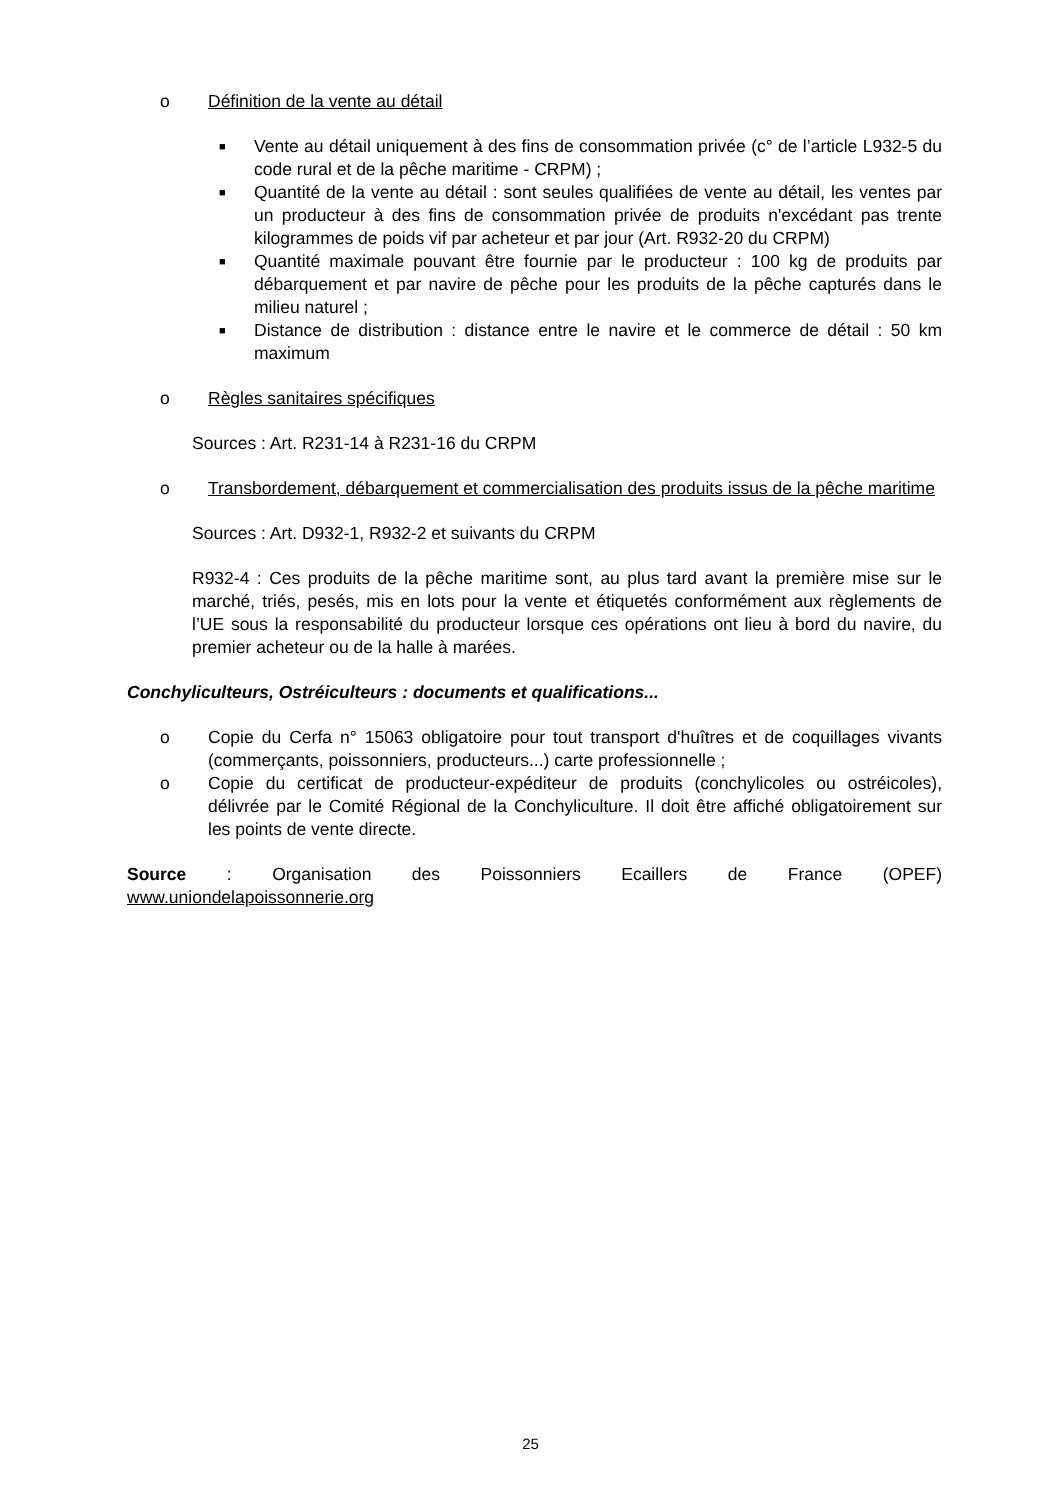o Définition de la vente au détail
■ Vente au détail uniquement à des fins de consommation privée (c° de l’article L932-5 du code rural et de la pêche maritime - CRPM) ;
■ Quantité de la vente au détail : sont seules qualifiées de vente au détail, les ventes par un producteur à des fins de consommation privée de produits n'excédant pas trente kilogrammes de poids vif par acheteur et par jour (Art. R932-20 du CRPM)
■ Quantité maximale pouvant être fournie par le producteur : 100 kg de produits par débarquement et par navire de pêche pour les produits de la pêche capturés dans le milieu naturel ;
■ Distance de distribution : distance entre le navire et le commerce de détail : 50 km maximum
o Règles sanitaires spécifiques
Sources : Art. R231-14 à R231-16 du CRPM
o Transbordement, débarquement et commercialisation des produits issus de la pêche maritime
Sources : Art. D932-1, R932-2 et suivants du CRPM
R932-4 : Ces produits de la pêche maritime sont, au plus tard avant la première mise sur le marché, triés, pesés, mis en lots pour la vente et étiquetés conformément aux règlements de l’UE sous la responsabilité du producteur lorsque ces opérations ont lieu à bord du navire, du premier acheteur ou de la halle à marées.
Conchyliculteurs, Ostréiculteurs : documents et qualifications...
o Copie du Cerfa n° 15063 obligatoire pour tout transport d'huîtres et de coquillages vivants (commerçants, poissonniers, producteurs...) carte professionnelle ;
o Copie du certificat de producteur-expéditeur de produits (conchylicoles ou ostréicoles), délivrée par le Comité Régional de la Conchyliculture. Il doit être affiché obligatoirement sur les points de vente directe.
Source : Organisation des Poissonniers Ecaillers de France (OPEF)
www.uniondelapoissonnerie.org
25